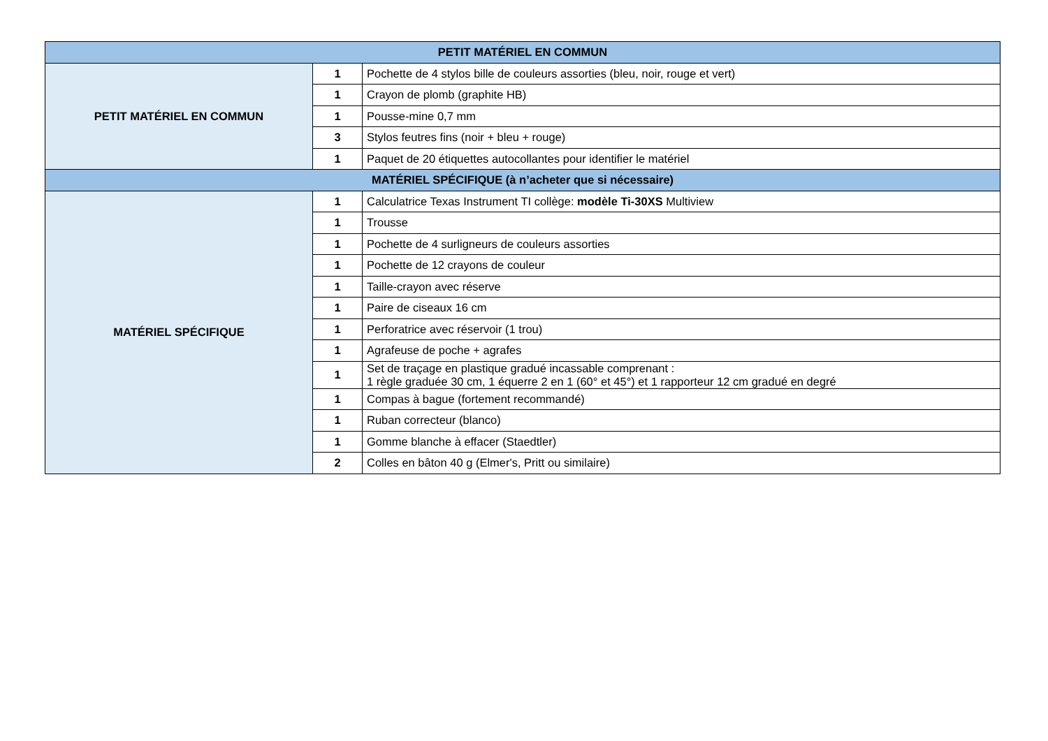| PETIT MATÉRIEL EN COMMUN | | |
| --- | --- | --- |
| PETIT MATÉRIEL EN COMMUN | 1 | Pochette de 4 stylos bille de couleurs assorties (bleu, noir, rouge et vert) |
| | 1 | Crayon de plomb (graphite HB) |
| | 1 | Pousse-mine 0,7 mm |
| | 3 | Stylos feutres fins (noir + bleu + rouge) |
| | 1 | Paquet de 20 étiquettes autocollantes pour identifier le matériel |
| MATÉRIEL SPÉCIFIQUE (à n’acheter que si nécessaire) | | |
| MATÉRIEL SPÉCIFIQUE | 1 | Calculatrice Texas Instrument TI collège: modèle Ti-30XS Multiview |
| | 1 | Trousse |
| | 1 | Pochette de 4 surligneurs de couleurs assorties |
| | 1 | Pochette de 12 crayons de couleur |
| | 1 | Taille-crayon avec réserve |
| | 1 | Paire de ciseaux 16 cm |
| | 1 | Perforatrice avec réservoir (1 trou) |
| | 1 | Agrafeuse de poche + agrafes |
| | 1 | Set de traçage en plastique gradué incassable comprenant : 1 règle graduée 30 cm, 1 équerre 2 en 1 (60° et 45°) et 1 rapporteur 12 cm gradué en degré |
| | 1 | Compas à bague (fortement recommandé) |
| | 1 | Ruban correcteur (blanco) |
| | 1 | Gomme blanche à effacer (Staedtler) |
| | 2 | Colles en bâton 40 g (Elmer's, Pritt ou similaire) |